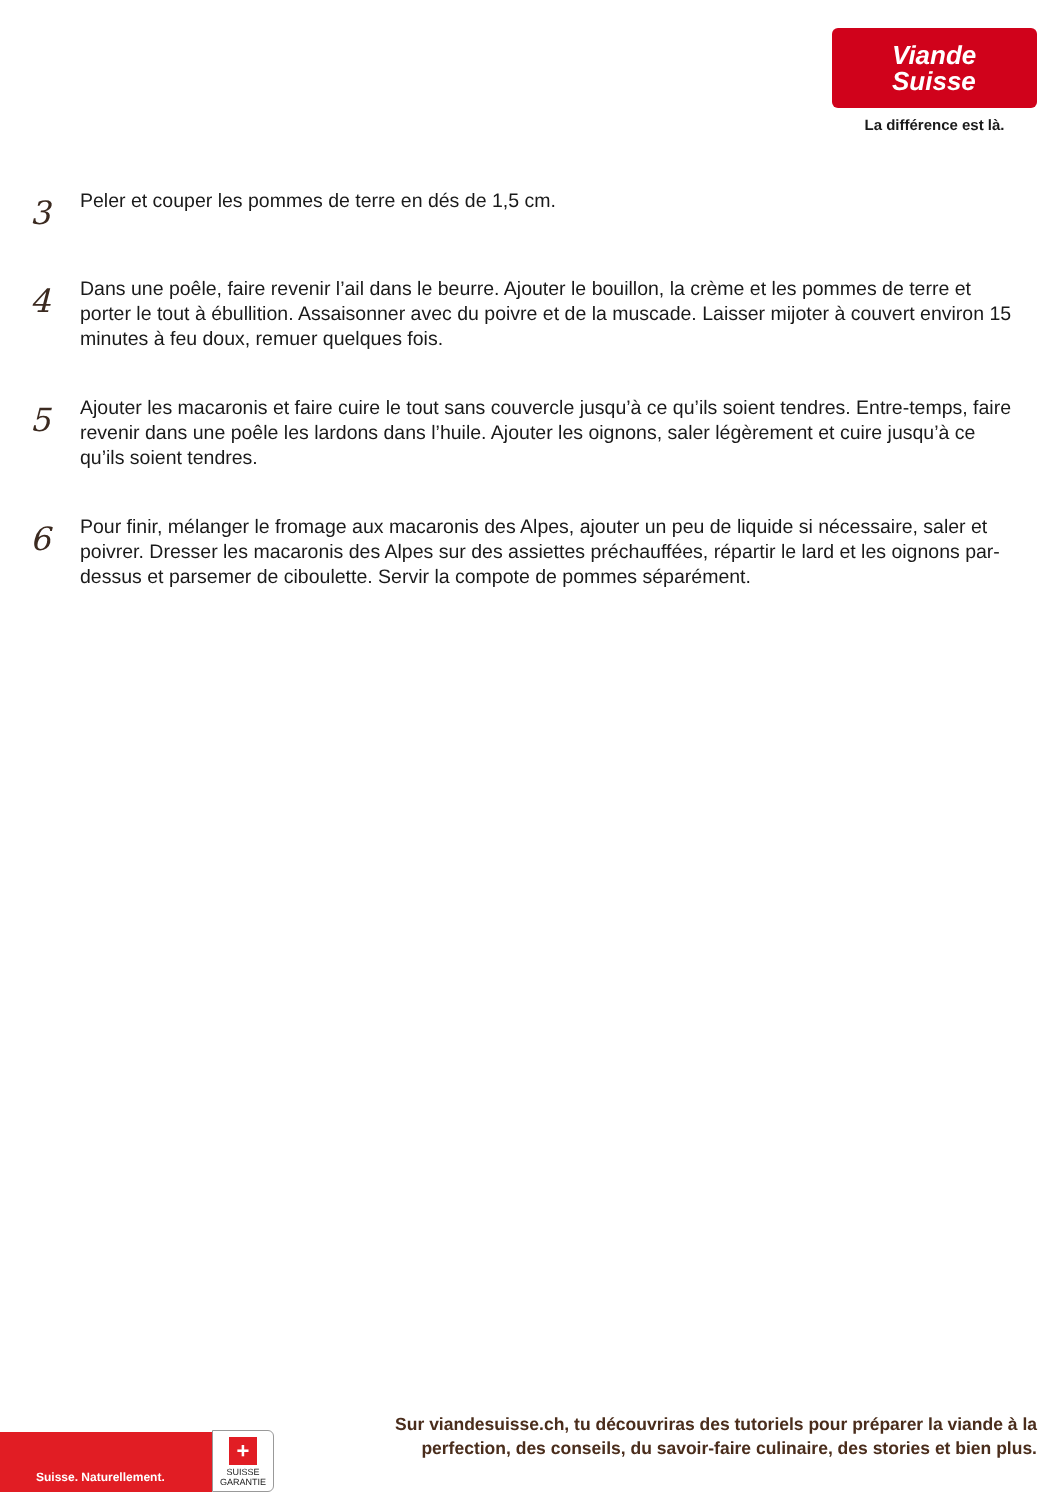Viande
Suisse
La différence est là.
3
Peler et couper les pommes de terre en dés de 1,5 cm.
4
Dans une poêle, faire revenir l’ail dans le beurre. Ajouter le bouillon, la crème et les pommes de terre et porter le tout à ébullition. Assaisonner avec du poivre et de la muscade. Laisser mijoter à couvert environ 15 minutes à feu doux, remuer quelques fois.
5
Ajouter les macaronis et faire cuire le tout sans couvercle jusqu’à ce qu’ils soient tendres. Entre-temps, faire revenir dans une poêle les lardons dans l’huile. Ajouter les oignons, saler légèrement et cuire jusqu’à ce qu’ils soient tendres.
6
Pour finir, mélanger le fromage aux macaronis des Alpes, ajouter un peu de liquide si nécessaire, saler et poivrer. Dresser les macaronis des Alpes sur des assiettes préchauffées, répartir le lard et les oignons par-dessus et parsemer de ciboulette. Servir la compote de pommes séparément.
Suisse. Naturellement.
+
SUISSE
GARANTIE
Sur viandesuisse.ch, tu découvriras des tutoriels pour préparer la viande à la perfection, des conseils, du savoir-faire culinaire, des stories et bien plus.